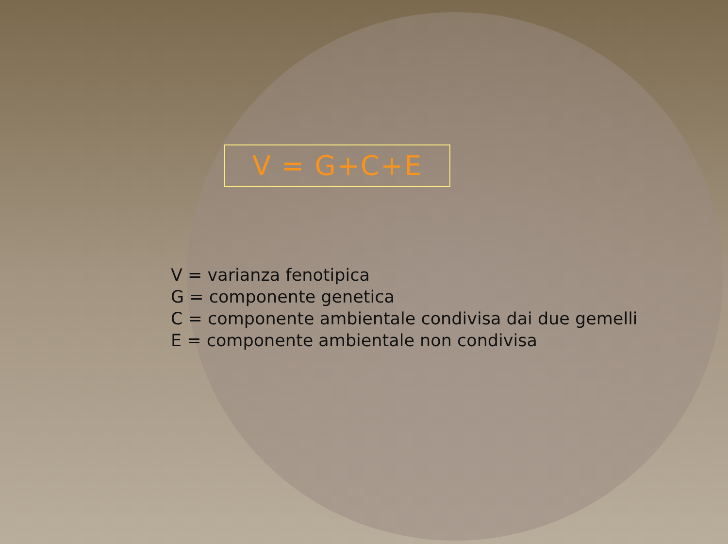V = G+C+E
V = varianza fenotipica
G = componente genetica
C = componente ambientale condivisa dai due gemelli
E = componente ambientale non condivisa